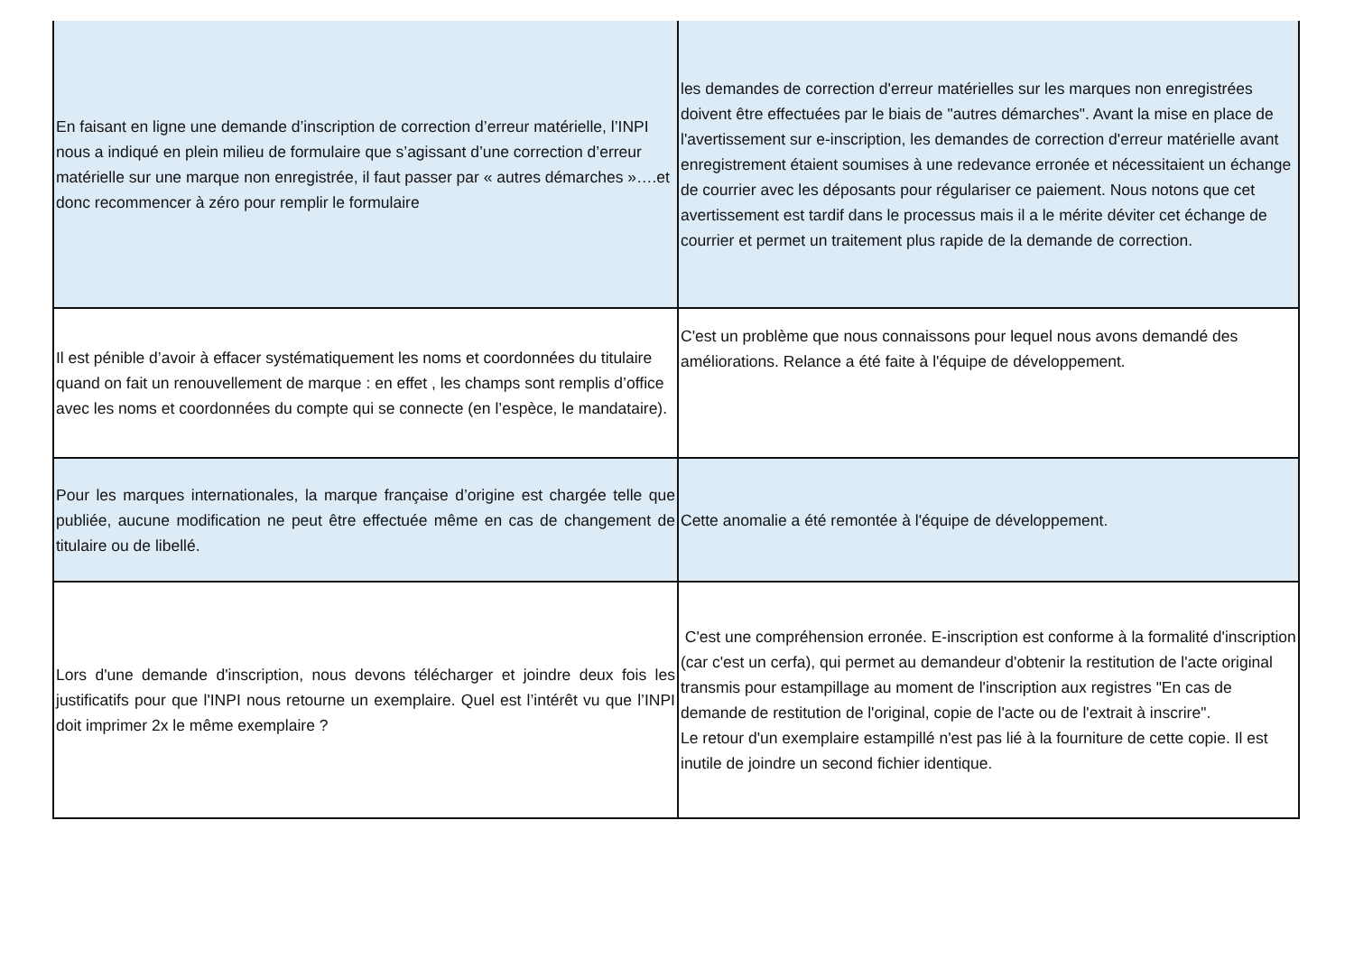| En faisant en ligne une demande d’inscription de correction d’erreur matérielle, l’INPI nous a indiqué en plein milieu de formulaire que s’agissant d’une correction d’erreur matérielle sur une marque non enregistrée, il faut passer par « autres démarches »….et donc recommencer à zéro pour remplir le formulaire | les demandes de correction d'erreur matérielles sur les marques non enregistrées doivent être effectuées par le biais de "autres démarches". Avant la mise en place de l'avertissement sur e-inscription, les demandes de correction d'erreur matérielle avant enregistrement étaient soumises à une redevance erronée et nécessitaient un échange de courrier avec les déposants pour régulariser ce paiement. Nous notons que cet avertissement est tardif dans le processus mais il a le mérite déviter cet échange de courrier et permet un traitement plus rapide de la demande de correction. |
| Il est pénible d’avoir à effacer systématiquement les noms et coordonnées du titulaire quand on fait un renouvellement de marque : en effet , les champs sont remplis d’office avec les noms et coordonnées du compte qui se connecte (en l’espèce, le mandataire). | C'est un problème que nous connaissons pour lequel nous avons demandé des améliorations. Relance a été faite à l'équipe de développement. |
| Pour les marques internationales, la marque française d’origine est chargée telle que publiée, aucune modification ne peut être effectuée même en cas de changement de titulaire ou de libellé. | Cette anomalie a été remontée à l'équipe de développement. |
| Lors d'une demande d'inscription, nous devons télécharger et joindre deux fois les justificatifs pour que l'INPI nous retourne un exemplaire. Quel est l’intérêt vu que l’INPI doit imprimer 2x le même exemplaire ? | C'est une compréhension erronée. E-inscription est conforme à la formalité d'inscription (car c'est un cerfa), qui permet au demandeur d'obtenir la restitution de l'acte original transmis pour estampillage au moment de l'inscription aux registres "En cas de demande de restitution de l'original, copie de l'acte ou de l'extrait à inscrire". Le retour d'un exemplaire estampillé n'est pas lié à la fourniture de cette copie. Il est inutile de joindre un second fichier identique. |